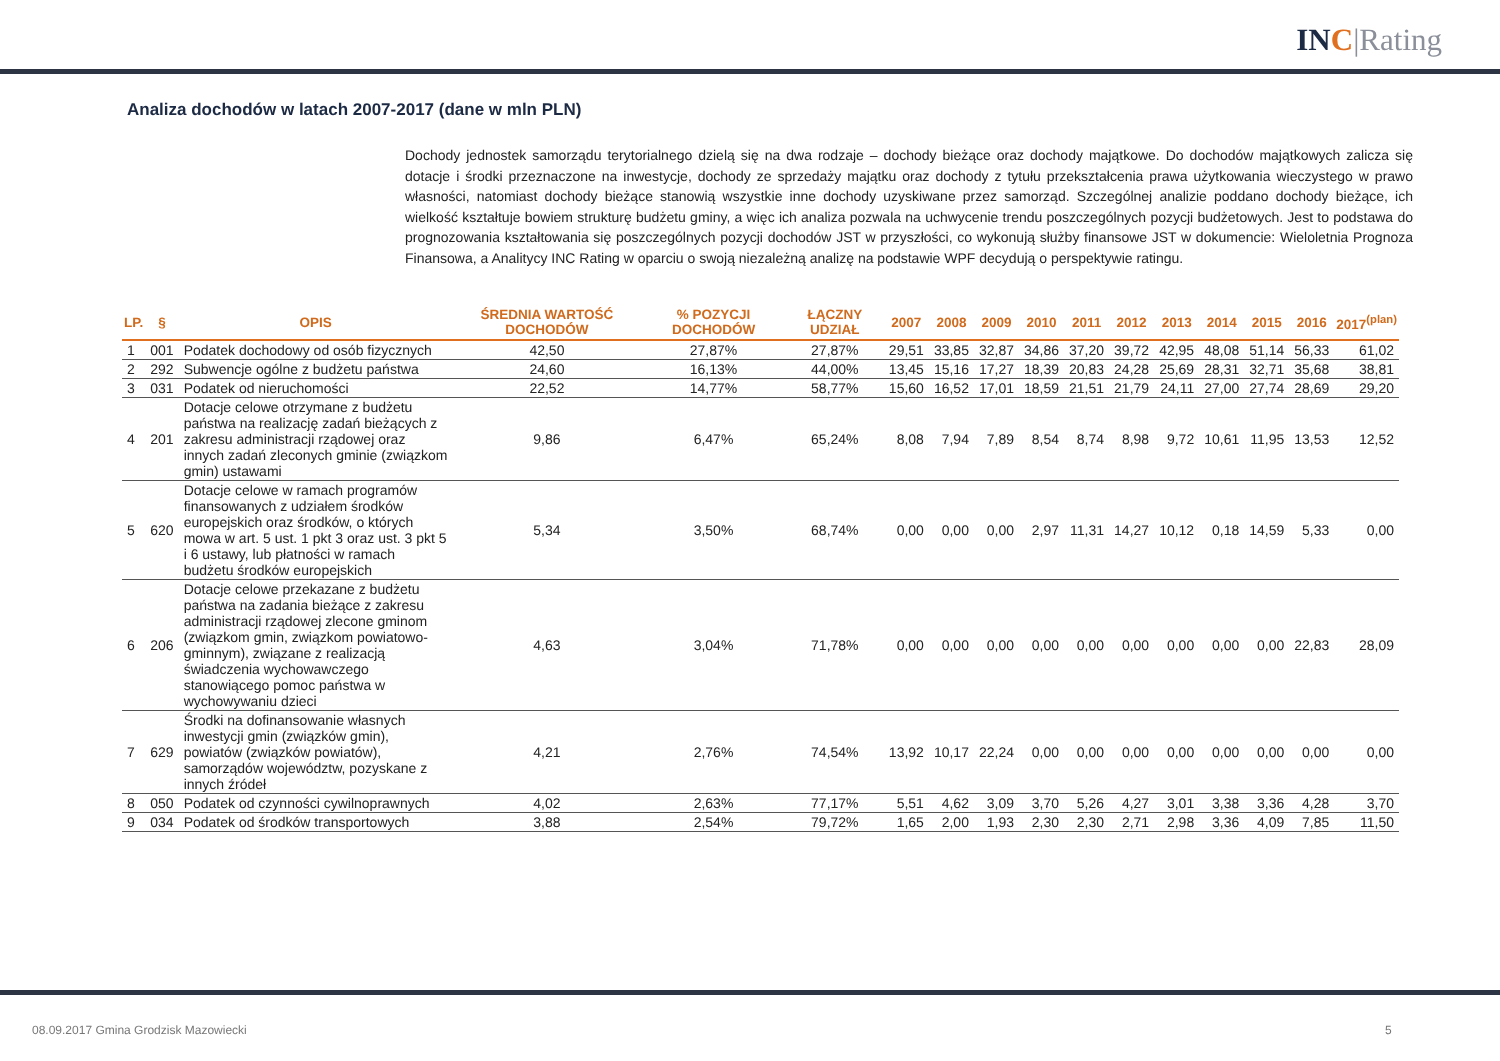INC|Rating
Analiza dochodów w latach 2007-2017 (dane w mln PLN)
Dochody jednostek samorządu terytorialnego dzielą się na dwa rodzaje – dochody bieżące oraz dochody majątkowe. Do dochodów majątkowych zalicza się dotacje i środki przeznaczone na inwestycje, dochody ze sprzedaży majątku oraz dochody z tytułu przekształcenia prawa użytkowania wieczystego w prawo własności, natomiast dochody bieżące stanowią wszystkie inne dochody uzyskiwane przez samorząd. Szczególnej analizie poddano dochody bieżące, ich wielkość kształtuje bowiem strukturę budżetu gminy, a więc ich analiza pozwala na uchwycenie trendu poszczególnych pozycji budżetowych. Jest to podstawa do prognozowania kształtowania się poszczególnych pozycji dochodów JST w przyszłości, co wykonują służby finansowe JST w dokumencie: Wieloletnia Prognoza Finansowa, a Analitycy INC Rating w oparciu o swoją niezależną analizę na podstawie WPF decydują o perspektywie ratingu.
| LP. | § | OPIS | ŚREDNIA WARTOŚĆ DOCHODÓW | % POZYCJI DOCHODÓW | ŁĄCZNY UDZIAŁ | 2007 | 2008 | 2009 | 2010 | 2011 | 2012 | 2013 | 2014 | 2015 | 2016 | 2017<sup>(plan)</sup> |
| --- | --- | --- | --- | --- | --- | --- | --- | --- | --- | --- | --- | --- | --- | --- | --- | --- |
| 1 | 001 | Podatek dochodowy od osób fizycznych | 42,50 | 27,87% | 27,87% | 29,51 | 33,85 | 32,87 | 34,86 | 37,20 | 39,72 | 42,95 | 48,08 | 51,14 | 56,33 | 61,02 |
| 2 | 292 | Subwencje ogólne z budżetu państwa | 24,60 | 16,13% | 44,00% | 13,45 | 15,16 | 17,27 | 18,39 | 20,83 | 24,28 | 25,69 | 28,31 | 32,71 | 35,68 | 38,81 |
| 3 | 031 | Podatek od nieruchomości | 22,52 | 14,77% | 58,77% | 15,60 | 16,52 | 17,01 | 18,59 | 21,51 | 21,79 | 24,11 | 27,00 | 27,74 | 28,69 | 29,20 |
| 4 | 201 | Dotacje celowe otrzymane z budżetu państwa na realizację zadań bieżących z zakresu administracji rządowej oraz innych zadań zleconych gminie (związkom gmin) ustawami | 9,86 | 6,47% | 65,24% | 8,08 | 7,94 | 7,89 | 8,54 | 8,74 | 8,98 | 9,72 | 10,61 | 11,95 | 13,53 | 12,52 |
| 5 | 620 | Dotacje celowe w ramach programów finansowanych z udziałem środków europejskich oraz środków, o których mowa w art. 5 ust. 1 pkt 3 oraz ust. 3 pkt 5 i 6 ustawy, lub płatności w ramach budżetu środków europejskich | 5,34 | 3,50% | 68,74% | 0,00 | 0,00 | 0,00 | 2,97 | 11,31 | 14,27 | 10,12 | 0,18 | 14,59 | 5,33 | 0,00 |
| 6 | 206 | Dotacje celowe przekazane z budżetu państwa na zadania bieżące z zakresu administracji rządowej zlecone gminom (związkom gmin, związkom powiatowo-gminnym), związane z realizacją świadczenia wychowawczego stanowiącego pomoc państwa w wychowywaniu dzieci | 4,63 | 3,04% | 71,78% | 0,00 | 0,00 | 0,00 | 0,00 | 0,00 | 0,00 | 0,00 | 0,00 | 0,00 | 22,83 | 28,09 |
| 7 | 629 | Środki na dofinansowanie własnych inwestycji gmin (związków gmin), powiatów (związków powiatów), samorządów województw, pozyskane z innych źródeł | 4,21 | 2,76% | 74,54% | 13,92 | 10,17 | 22,24 | 0,00 | 0,00 | 0,00 | 0,00 | 0,00 | 0,00 | 0,00 | 0,00 |
| 8 | 050 | Podatek od czynności cywilnoprawnych | 4,02 | 2,63% | 77,17% | 5,51 | 4,62 | 3,09 | 3,70 | 5,26 | 4,27 | 3,01 | 3,38 | 3,36 | 4,28 | 3,70 |
| 9 | 034 | Podatek od środków transportowych | 3,88 | 2,54% | 79,72% | 1,65 | 2,00 | 1,93 | 2,30 | 2,30 | 2,71 | 2,98 | 3,36 | 4,09 | 7,85 | 11,50 |
08.09.2017 Gmina Grodzisk Mazowiecki
5